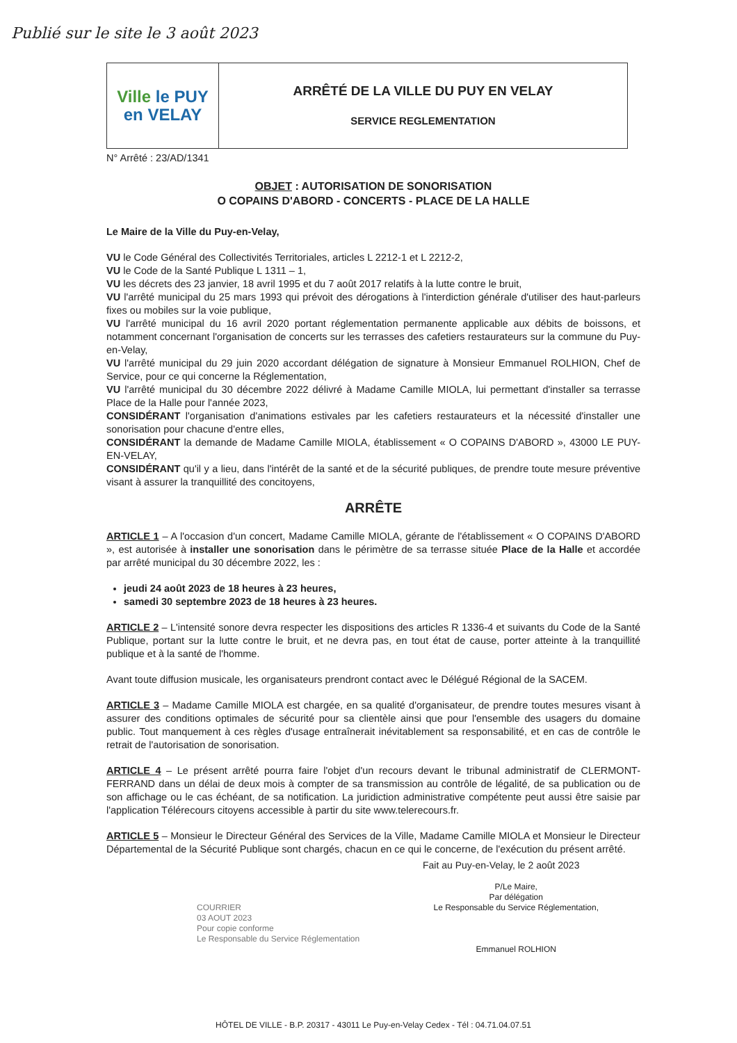Publié sur le site le 3 août 2023
| Ville le PUY en VELAY | ARRÊTÉ DE LA VILLE DU PUY EN VELAY SERVICE REGLEMENTATION |
N° Arrêté : 23/AD/1341
OBJET : AUTORISATION DE SONORISATION
O COPAINS D'ABORD - CONCERTS - PLACE DE LA HALLE
Le Maire de la Ville du Puy-en-Velay,
VU le Code Général des Collectivités Territoriales, articles L 2212-1 et L 2212-2,
VU le Code de la Santé Publique L 1311 – 1,
VU les décrets des 23 janvier, 18 avril 1995 et du 7 août 2017 relatifs à la lutte contre le bruit,
VU l'arrêté municipal du 25 mars 1993 qui prévoit des dérogations à l'interdiction générale d'utiliser des haut-parleurs fixes ou mobiles sur la voie publique,
VU l'arrêté municipal du 16 avril 2020 portant réglementation permanente applicable aux débits de boissons, et notamment concernant l'organisation de concerts sur les terrasses des cafetiers restaurateurs sur la commune du Puy-en-Velay,
VU l'arrêté municipal du 29 juin 2020 accordant délégation de signature à Monsieur Emmanuel ROLHION, Chef de Service, pour ce qui concerne la Réglementation,
VU l'arrêté municipal du 30 décembre 2022 délivré à Madame Camille MIOLA, lui permettant d'installer sa terrasse Place de la Halle pour l'année 2023,
CONSIDÉRANT l'organisation d'animations estivales par les cafetiers restaurateurs et la nécessité d'installer une sonorisation pour chacune d'entre elles,
CONSIDÉRANT la demande de Madame Camille MIOLA, établissement « O COPAINS D'ABORD », 43000 LE PUY-EN-VELAY,
CONSIDÉRANT qu'il y a lieu, dans l'intérêt de la santé et de la sécurité publiques, de prendre toute mesure préventive visant à assurer la tranquillité des concitoyens,
ARRÊTE
ARTICLE 1 – A l'occasion d'un concert, Madame Camille MIOLA, gérante de l'établissement « O COPAINS D'ABORD », est autorisée à installer une sonorisation dans le périmètre de sa terrasse située Place de la Halle et accordée par arrêté municipal du 30 décembre 2022, les :
jeudi 24 août 2023 de 18 heures à 23 heures,
samedi 30 septembre 2023 de 18 heures à 23 heures.
ARTICLE 2 – L'intensité sonore devra respecter les dispositions des articles R 1336-4 et suivants du Code de la Santé Publique, portant sur la lutte contre le bruit, et ne devra pas, en tout état de cause, porter atteinte à la tranquillité publique et à la santé de l'homme.
Avant toute diffusion musicale, les organisateurs prendront contact avec le Délégué Régional de la SACEM.
ARTICLE 3 – Madame Camille MIOLA est chargée, en sa qualité d'organisateur, de prendre toutes mesures visant à assurer des conditions optimales de sécurité pour sa clientèle ainsi que pour l'ensemble des usagers du domaine public. Tout manquement à ces règles d'usage entraînerait inévitablement sa responsabilité, et en cas de contrôle le retrait de l'autorisation de sonorisation.
ARTICLE 4 – Le présent arrêté pourra faire l'objet d'un recours devant le tribunal administratif de CLERMONT-FERRAND dans un délai de deux mois à compter de sa transmission au contrôle de légalité, de sa publication ou de son affichage ou le cas échéant, de sa notification. La juridiction administrative compétente peut aussi être saisie par l'application Télérecours citoyens accessible à partir du site www.telerecours.fr.
ARTICLE 5 – Monsieur le Directeur Général des Services de la Ville, Madame Camille MIOLA et Monsieur le Directeur Départemental de la Sécurité Publique sont chargés, chacun en ce qui le concerne, de l'exécution du présent arrêté.
Fait au Puy-en-Velay, le 2 août 2023
COURRIER
03 AOUT 2023
Pour copie conforme
Le Responsable du Service Réglementation
P/Le Maire,
Par délégation
Le Responsable du Service Réglementation,
Emmanuel ROLHION
HÔTEL DE VILLE - B.P. 20317 - 43011 Le Puy-en-Velay Cedex - Tél : 04.71.04.07.51